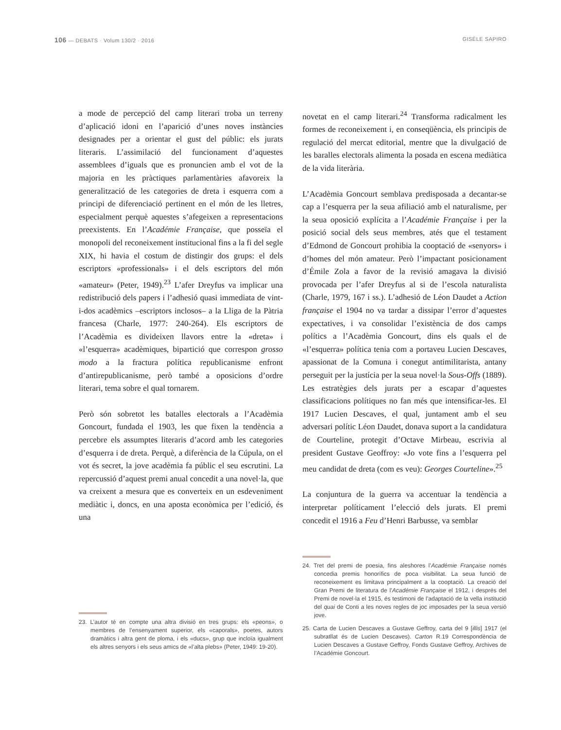106 — DEBATS · Volum 130/2 · 2016 GISÈLE SAPIRO
a mode de percepció del camp literari troba un terreny d’aplicació idoni en l’aparició d’unes noves instàncies designades per a orientar el gust del públic: els jurats literaris. L’assimilació del funcionament d’aquestes assemblees d’iguals que es pronuncien amb el vot de la majoria en les pràctiques parlamentàries afavoreix la generalització de les categories de dreta i esquerra com a principi de diferenciació pertinent en el món de les lletres, especialment perquè aquestes s’afegeixen a representacions preexistents. En l’Académie Française, que posseïa el monopoli del reconeixement institucional fins a la fi del segle XIX, hi havia el costum de distingir dos grups: el dels escriptors «professionals» i el dels escriptors del món «amateur» (Peter, 1949).<sup>23</sup> L’afer Dreyfus va implicar una redistribució dels papers i l’adhesió quasi immediata de vint-i-dos acadèmics –escriptors inclosos– a la Lliga de la Pàtria francesa (Charle, 1977: 240-264). Els escriptors de l’Acadèmia es divideixen llavors entre la «dreta» i «l’esquerra» acadèmiques, bipartició que correspon grosso modo a la fractura política republicanisme enfront d’antirepublicanisme, però també a oposicions d’ordre literari, tema sobre el qual tornarem.
Però són sobretot les batalles electorals a l’Acadèmia Goncourt, fundada el 1903, les que fixen la tendència a percebre els assumptes literaris d’acord amb les categories d’esquerra i de dreta. Perquè, a diferència de la Cúpula, on el vot és secret, la jove acadèmia fa públic el seu escrutini. La repercussió d’aquest premi anual concedit a una novel·la, que va creixent a mesura que es converteix en un esdeveniment mediàtic i, doncs, en una aposta econòmica per l’edició, és una
23. L’autor té en compte una altra divisió en tres grups: els «peons», o membres de l’ensenyament superior, els «caporals», poetes, autors dramàtics i altra gent de ploma, i els «ducs», grup que incloïa igualment els altres senyors i els seus amics de «l’alta plebs» (Peter, 1949: 19-20).
novetat en el camp literari.<sup>24</sup> Transforma radicalment les formes de reconeixement i, en conseqüència, els principis de regulació del mercat editorial, mentre que la divulgació de les baralles electorals alimenta la posada en escena mediàtica de la vida literària.
L’Acadèmia Goncourt semblava predisposada a decantar-se cap a l’esquerra per la seua afiliació amb el naturalisme, per la seua oposició explícita a l’Académie Française i per la posició social dels seus membres, atés que el testament d’Edmond de Goncourt prohibia la cooptació de «senyors» i d’homes del món amateur. Però l’impactant posicionament d’Émile Zola a favor de la revisió amagava la divisió provocada per l’afer Dreyfus al si de l’escola naturalista (Charle, 1979, 167 i ss.). L’adhesió de Léon Daudet a Action française el 1904 no va tardar a dissipar l’error d’aquestes expectatives, i va consolidar l’existència de dos camps polítics a l’Acadèmia Goncourt, dins els quals el de «l’esquerra» política tenia com a portaveu Lucien Descaves, apassionat de la Comuna i conegut antimilitarista, antany perseguit per la justícia per la seua novel·la Sous-Offs (1889). Les estratègies dels jurats per a escapar d’aquestes classificacions polítiques no fan més que intensificar-les. El 1917 Lucien Descaves, el qual, juntament amb el seu adversari polític Léon Daudet, donava suport a la candidatura de Courteline, protegit d’Octave Mirbeau, escrivia al president Gustave Geoffroy: «Jo vote fins a l’esquerra pel meu candidat de dreta (com es veu): Georges Courteline».<sup>25</sup>
La conjuntura de la guerra va accentuar la tendència a interpretar políticament l’elecció dels jurats. El premi concedit el 1916 a Feu d’Henri Barbusse, va semblar
24. Tret del premi de poesia, fins aleshores l’Académie Française només concedia premis honorífics de poca visibilitat. La seua funció de reconeixement es limitava principalment a la cooptació. La creació del Gran Premi de literatura de l’Académie Française el 1912, i després del Premi de novel·la el 1915, és testimoni de l’adaptació de la vella institució del quai de Conti a les noves regles de joc imposades per la seua versió jove.
25. Carta de Lucien Descaves a Gustave Geffroy, carta del 9 [illis] 1917 (el subratllat és de Lucien Descaves). Carton R.19 Correspondència de Lucien Descaves a Gustave Geffroy, Fonds Gustave Geffroy, Archives de l’Académie Goncourt.